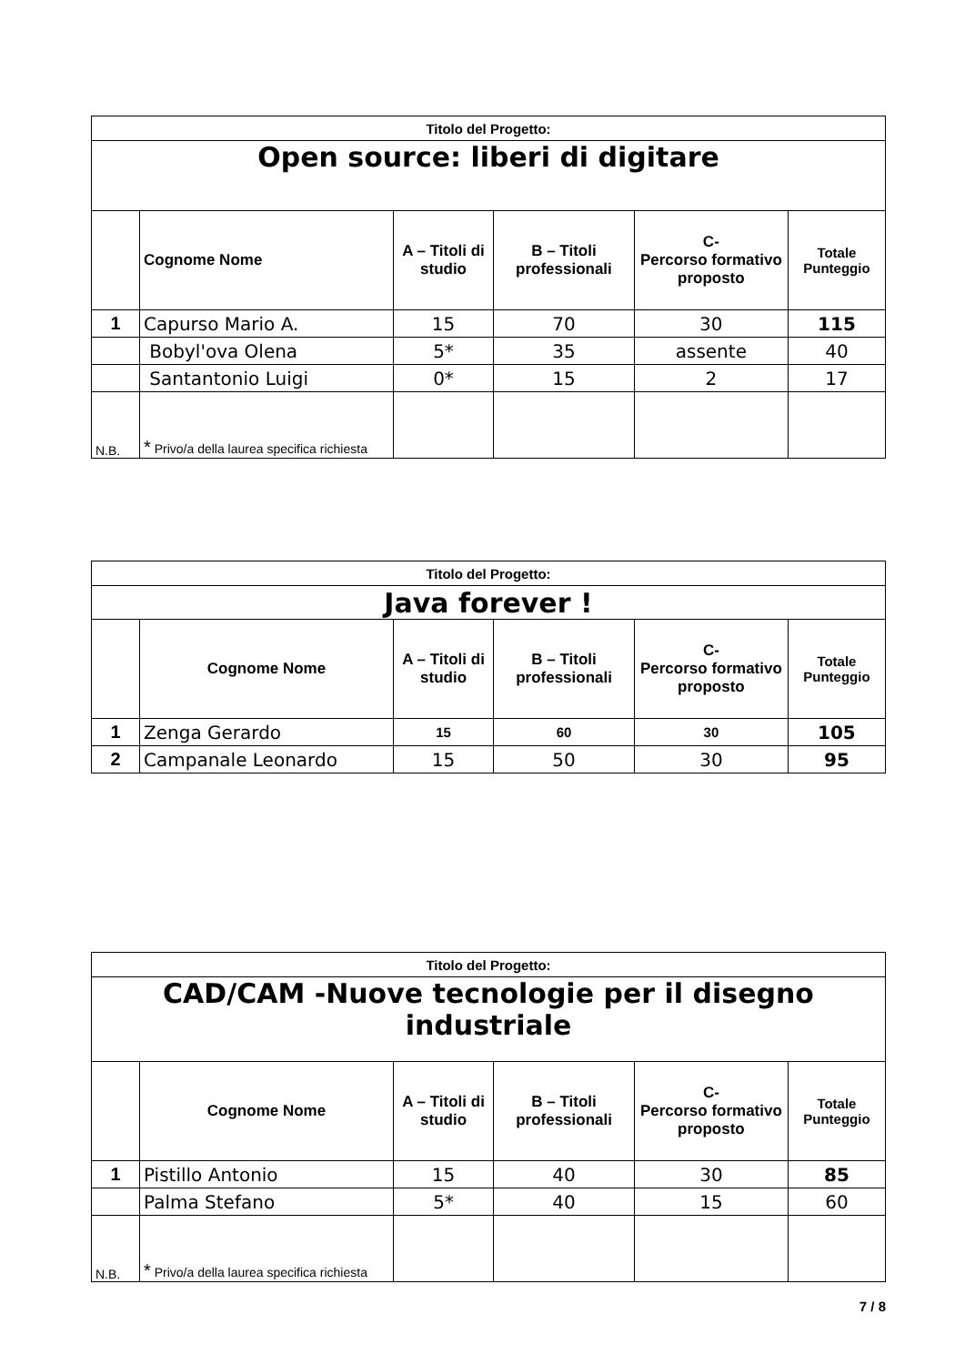| Titolo del Progetto: | | | | | |
| Open source: liberi di digitare | | | | | |
| | Cognome Nome | A – Titoli di studio | B – Titoli professionali | C- Percorso formativo proposto | Totale Punteggio |
| 1 | Capurso Mario A. | 15 | 70 | 30 | 115 |
| | Bobyl'ova Olena | 5* | 35 | assente | 40 |
| | Santantonio Luigi | 0* | 15 | 2 | 17 |
| N.B. | * Privo/a della laurea specifica richiesta | | | | |
| Titolo del Progetto: | | | | | |
| Java forever ! | | | | | |
| | Cognome Nome | A – Titoli di studio | B – Titoli professionali | C- Percorso formativo proposto | Totale Punteggio |
| 1 | Zenga Gerardo | 15 | 60 | 30 | 105 |
| 2 | Campanale Leonardo | 15 | 50 | 30 | 95 |
| Titolo del Progetto: | | | | | |
| CAD/CAM -Nuove tecnologie per il disegno industriale | | | | | |
| | Cognome Nome | A – Titoli di studio | B – Titoli professionali | C- Percorso formativo proposto | Totale Punteggio |
| 1 | Pistillo Antonio | 15 | 40 | 30 | 85 |
| | Palma Stefano | 5* | 40 | 15 | 60 |
| N.B. | * Privo/a della laurea specifica richiesta | | | | |
7 / 8